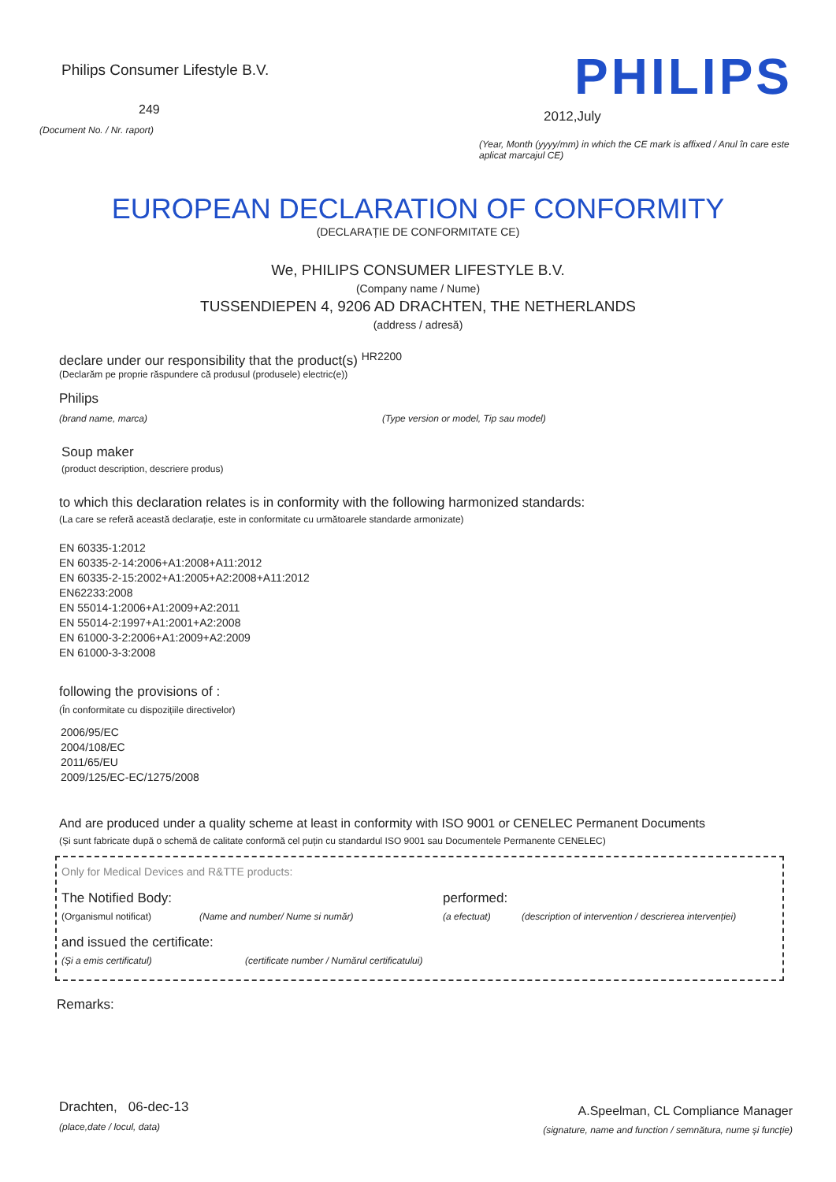Philips Consumer Lifestyle B.V.
249
(Document No. / Nr. raport)
PHILIPS
2012,July
(Year, Month (yyyy/mm) in which the CE mark is affixed / Anul în care este aplicat marcajul CE)
EUROPEAN DECLARATION OF CONFORMITY
(DECLARAȚIE DE CONFORMITATE CE)
We, PHILIPS CONSUMER LIFESTYLE B.V.
(Company name / Nume)
TUSSENDIEPEN 4, 9206 AD DRACHTEN, THE NETHERLANDS
(address / adresă)
declare under our responsibility that the product(s) HR2200
(Declarăm pe proprie răspundere că produsul (produsele) electric(e))
Philips
(brand name, marca) (Type version or model, Tip sau model)
Soup maker
(product description, descriere produs)
to which this declaration relates is in conformity with the following harmonized standards:
(La care se referă această declarație, este in conformitate cu următoarele standarde armonizate)
EN 60335-1:2012
EN 60335-2-14:2006+A1:2008+A11:2012
EN 60335-2-15:2002+A1:2005+A2:2008+A11:2012
EN62233:2008
EN 55014-1:2006+A1:2009+A2:2011
EN 55014-2:1997+A1:2001+A2:2008
EN 61000-3-2:2006+A1:2009+A2:2009
EN 61000-3-3:2008
following the provisions of :
(În conformitate cu dispozițiile directivelor)
2006/95/EC
2004/108/EC
2011/65/EU
2009/125/EC-EC/1275/2008
And are produced under a quality scheme at least in conformity with ISO 9001 or CENELEC Permanent Documents
(Și sunt fabricate după o schemă de calitate conformă cel puțin cu standardul ISO 9001 sau Documentele Permanente CENELEC)
Only for Medical Devices and R&TTE products:
The Notified Body: performed:
(Organismul notificat) (Name and number/ Nume si număr) (a efectuat) (description of intervention / descrierea intervenției)
and issued the certificate:
(Și a emis certificatul) (certificate number / Numărul certificatului)
Remarks:
Drachten, 06-dec-13
(place,date / locul, data)
A.Speelman, CL Compliance Manager
(signature, name and function / semnătura, nume și funcție)